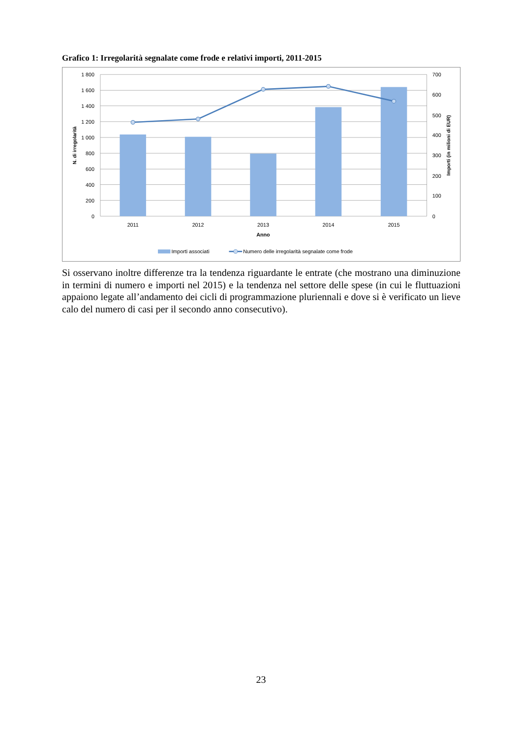Grafico 1: Irregolarità segnalate come frode e relativi importi, 2011-2015
1 800
1 600
1 400
1 200
1 000
800
600
400
200
0
700
600
500
400
300
200
100
0
2011
2012
2013
2014
2015
Anno
N. di irregolarità
Importi (in milioni di EUR)
Importi associati
Numero delle irregolarità segnalate come frode
Si osservano inoltre differenze tra la tendenza riguardante le entrate (che mostrano una diminuzione in termini di numero e importi nel 2015) e la tendenza nel settore delle spese (in cui le fluttuazioni appaiono legate all’andamento dei cicli di programmazione pluriennali e dove si è verificato un lieve calo del numero di casi per il secondo anno consecutivo).
23